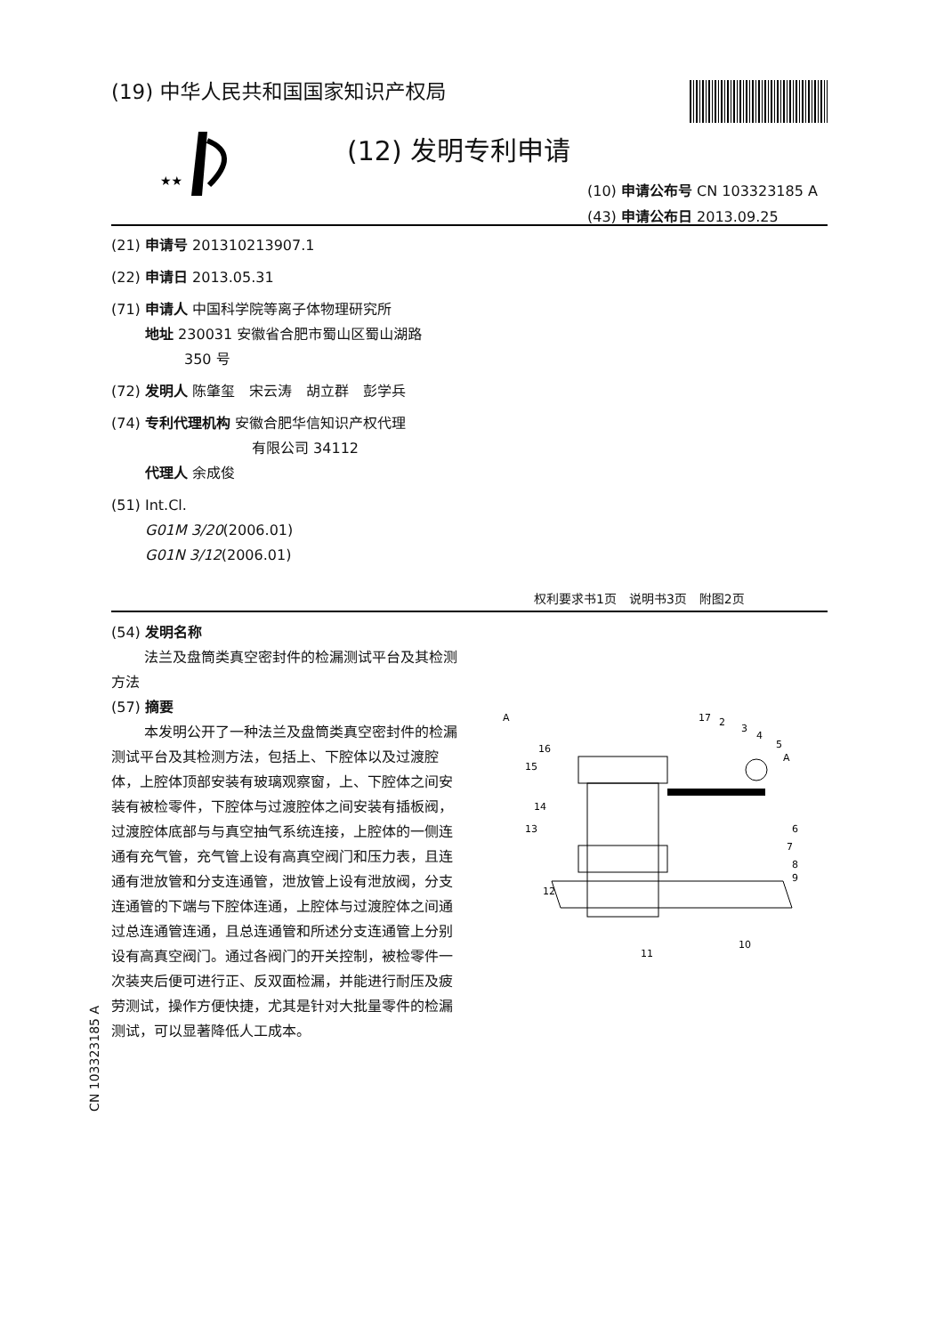(19) 中华人民共和国国家知识产权局
★★
(12) 发明专利申请
(10) 申请公布号 CN 103323185 A
(43) 申请公布日 2013.09.25
(21) 申请号 201310213907.1
(22) 申请日 2013.05.31
(71) 申请人 中国科学院等离子体物理研究所
地址 230031 安徽省合肥市蜀山区蜀山湖路
350 号
(72) 发明人 陈肇玺　宋云涛　胡立群　彭学兵
(74) 专利代理机构 安徽合肥华信知识产权代理
有限公司 34112
代理人 余成俊
(51) Int.Cl.
G01M 3/20(2006.01)
G01N 3/12(2006.01)
权利要求书1页　说明书3页　附图2页
(54) 发明名称
法兰及盘筒类真空密封件的检漏测试平台及其检测方法
(57) 摘要
本发明公开了一种法兰及盘筒类真空密封件的检漏测试平台及其检测方法，包括上、下腔体以及过渡腔体，上腔体顶部安装有玻璃观察窗，上、下腔体之间安装有被检零件，下腔体与过渡腔体之间安装有插板阀，过渡腔体底部与与真空抽气系统连接，上腔体的一侧连通有充气管，充气管上设有高真空阀门和压力表，且连通有泄放管和分支连通管，泄放管上设有泄放阀，分支连通管的下端与下腔体连通，上腔体与过渡腔体之间通过总连通管连通，且总连通管和所述分支连通管上分别设有高真空阀门。通过各阀门的开关控制，被检零件一次装夹后便可进行正、反双面检漏，并能进行耐压及疲劳测试，操作方便快捷，尤其是针对大批量零件的检漏测试，可以显著降低人工成本。
A
A
17
2
3
4
5
16
15
14
13
12
6
7
8
9
10
11
CN 103323185 A